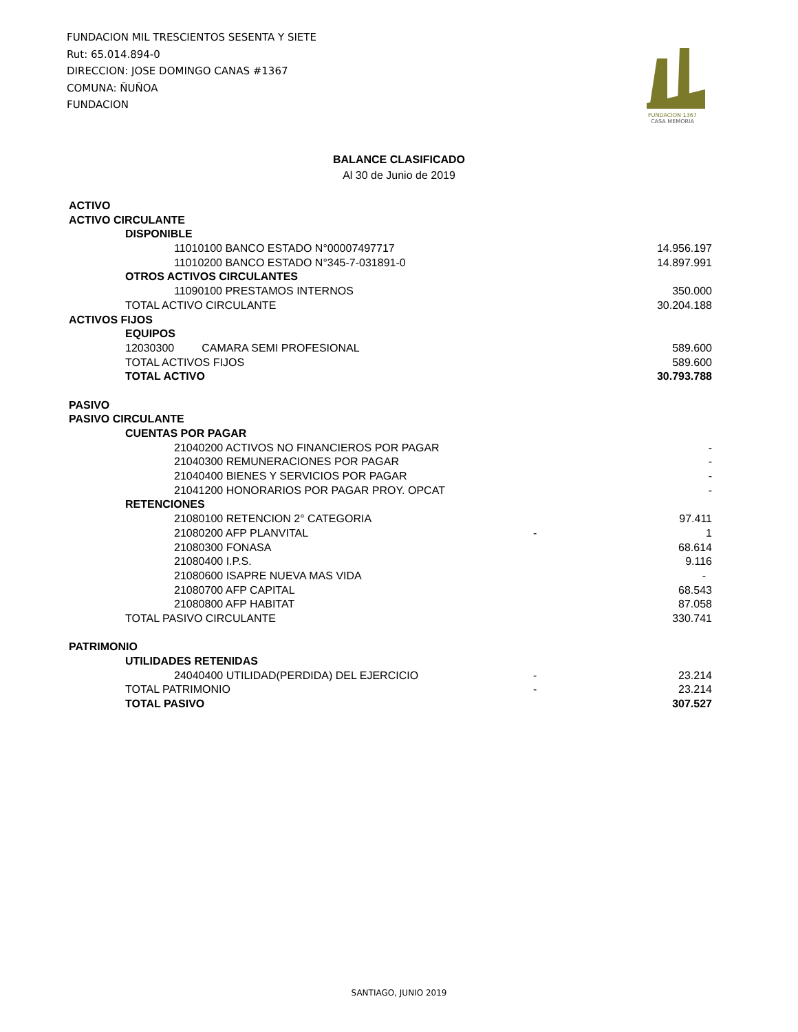FUNDACION MIL TRESCIENTOS SESENTA Y SIETE
Rut: 65.014.894-0
DIRECCION: JOSE DOMINGO CANAS #1367
COMUNA: ÑUÑOA
FUNDACION
FUNDACION 1367
CASA MEMORIA
BALANCE CLASIFICADO
Al 30 de Junio de 2019
| ACTIVO | | |
| ACTIVO CIRCULANTE | | |
| DISPONIBLE | | |
| 11010100 BANCO ESTADO N°00007497717 | | 14.956.197 |
| 11010200 BANCO ESTADO N°345-7-031891-0 | | 14.897.991 |
| OTROS ACTIVOS CIRCULANTES | | |
| 11090100 PRESTAMOS INTERNOS | | 350.000 |
| TOTAL ACTIVO CIRCULANTE | | 30.204.188 |
| ACTIVOS FIJOS | | |
| EQUIPOS | | |
| 12030300 CAMARA SEMI PROFESIONAL | | 589.600 |
| TOTAL ACTIVOS FIJOS | | 589.600 |
| TOTAL ACTIVO | | 30.793.788 |
| PASIVO | | |
| PASIVO CIRCULANTE | | |
| CUENTAS POR PAGAR | | |
| 21040200 ACTIVOS NO FINANCIEROS POR PAGAR | | - |
| 21040300 REMUNERACIONES POR PAGAR | | - |
| 21040400 BIENES Y SERVICIOS POR PAGAR | | - |
| 21041200 HONORARIOS POR PAGAR PROY. OPCAT | | - |
| RETENCIONES | | |
| 21080100 RETENCION 2° CATEGORIA | | 97.411 |
| 21080200 AFP PLANVITAL | - | 1 |
| 21080300 FONASA | | 68.614 |
| 21080400 I.P.S. | | 9.116 |
| 21080600 ISAPRE NUEVA MAS VIDA | | - |
| 21080700 AFP CAPITAL | | 68.543 |
| 21080800 AFP HABITAT | | 87.058 |
| TOTAL PASIVO CIRCULANTE | | 330.741 |
| PATRIMONIO | | |
| UTILIDADES RETENIDAS | | |
| 24040400 UTILIDAD(PERDIDA) DEL EJERCICIO | - | 23.214 |
| TOTAL PATRIMONIO | - | 23.214 |
| TOTAL PASIVO | | 307.527 |
SANTIAGO, JUNIO 2019